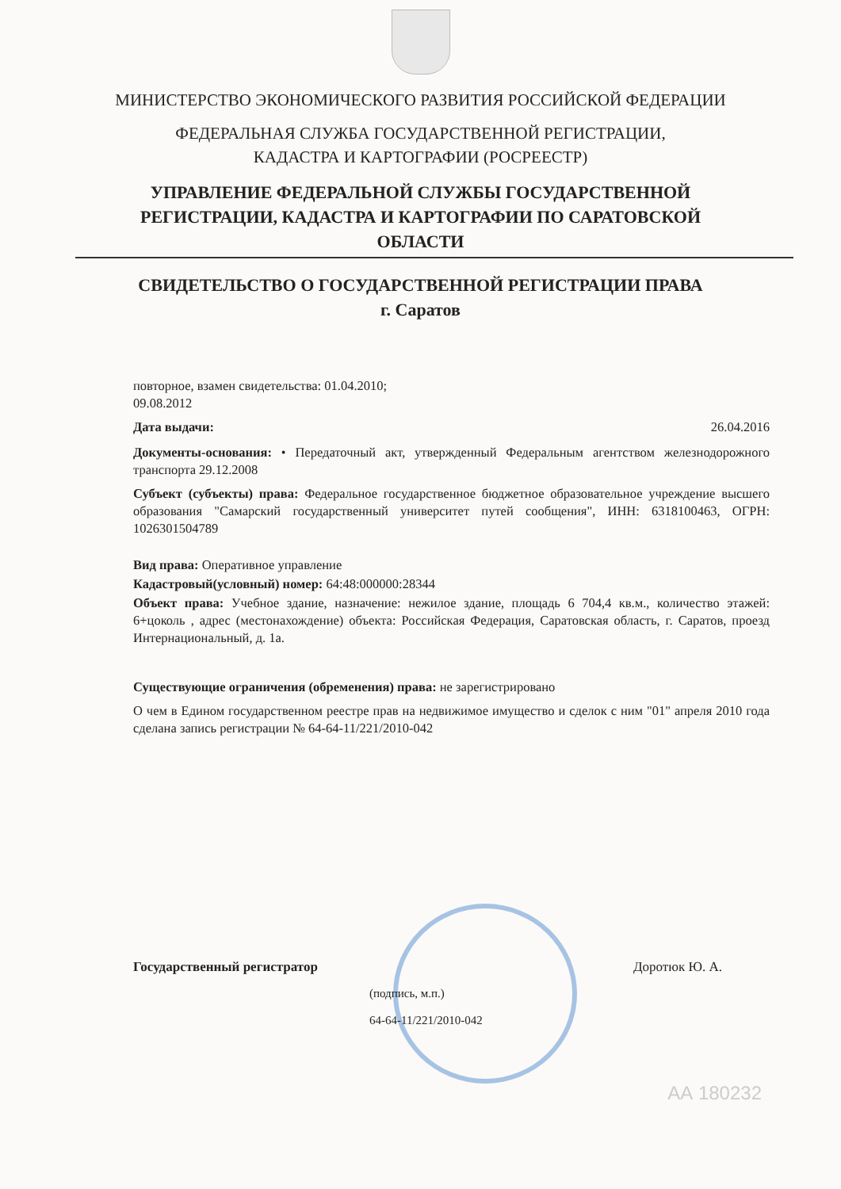МИНИСТЕРСТВО ЭКОНОМИЧЕСКОГО РАЗВИТИЯ РОССИЙСКОЙ ФЕДЕРАЦИИ
ФЕДЕРАЛЬНАЯ СЛУЖБА ГОСУДАРСТВЕННОЙ РЕГИСТРАЦИИ,
КАДАСТРА И КАРТОГРАФИИ (РОСРЕЕСТР)
УПРАВЛЕНИЕ ФЕДЕРАЛЬНОЙ СЛУЖБЫ ГОСУДАРСТВЕННОЙ
РЕГИСТРАЦИИ, КАДАСТРА И КАРТОГРАФИИ ПО САРАТОВСКОЙ
ОБЛАСТИ
СВИДЕТЕЛЬСТВО О ГОСУДАРСТВЕННОЙ РЕГИСТРАЦИИ ПРАВА
г. Саратов
повторное, взамен свидетельства: 01.04.2010;
09.08.2012
Дата выдачи: 26.04.2016
Документы-основания: • Передаточный акт, утвержденный Федеральным агентством железнодорожного транспорта 29.12.2008
Субъект (субъекты) права: Федеральное государственное бюджетное образовательное учреждение высшего образования "Самарский государственный университет путей сообщения", ИНН: 6318100463, ОГРН: 1026301504789
Вид права: Оперативное управление
Кадастровый(условный) номер: 64:48:000000:28344
Объект права: Учебное здание, назначение: нежилое здание, площадь 6 704,4 кв.м., количество этажей: 6+цоколь , адрес (местонахождение) объекта: Российская Федерация, Саратовская область, г. Саратов, проезд Интернациональный, д. 1а.
Существующие ограничения (обременения) права: не зарегистрировано
О чем в Едином государственном реестре прав на недвижимое имущество и сделок с ним "01" апреля 2010 года сделана запись регистрации № 64-64-11/221/2010-042
Государственный регистратор Доротюк Ю. А.
(подпись, м.п.)
64-64-11/221/2010-042
АА 180232